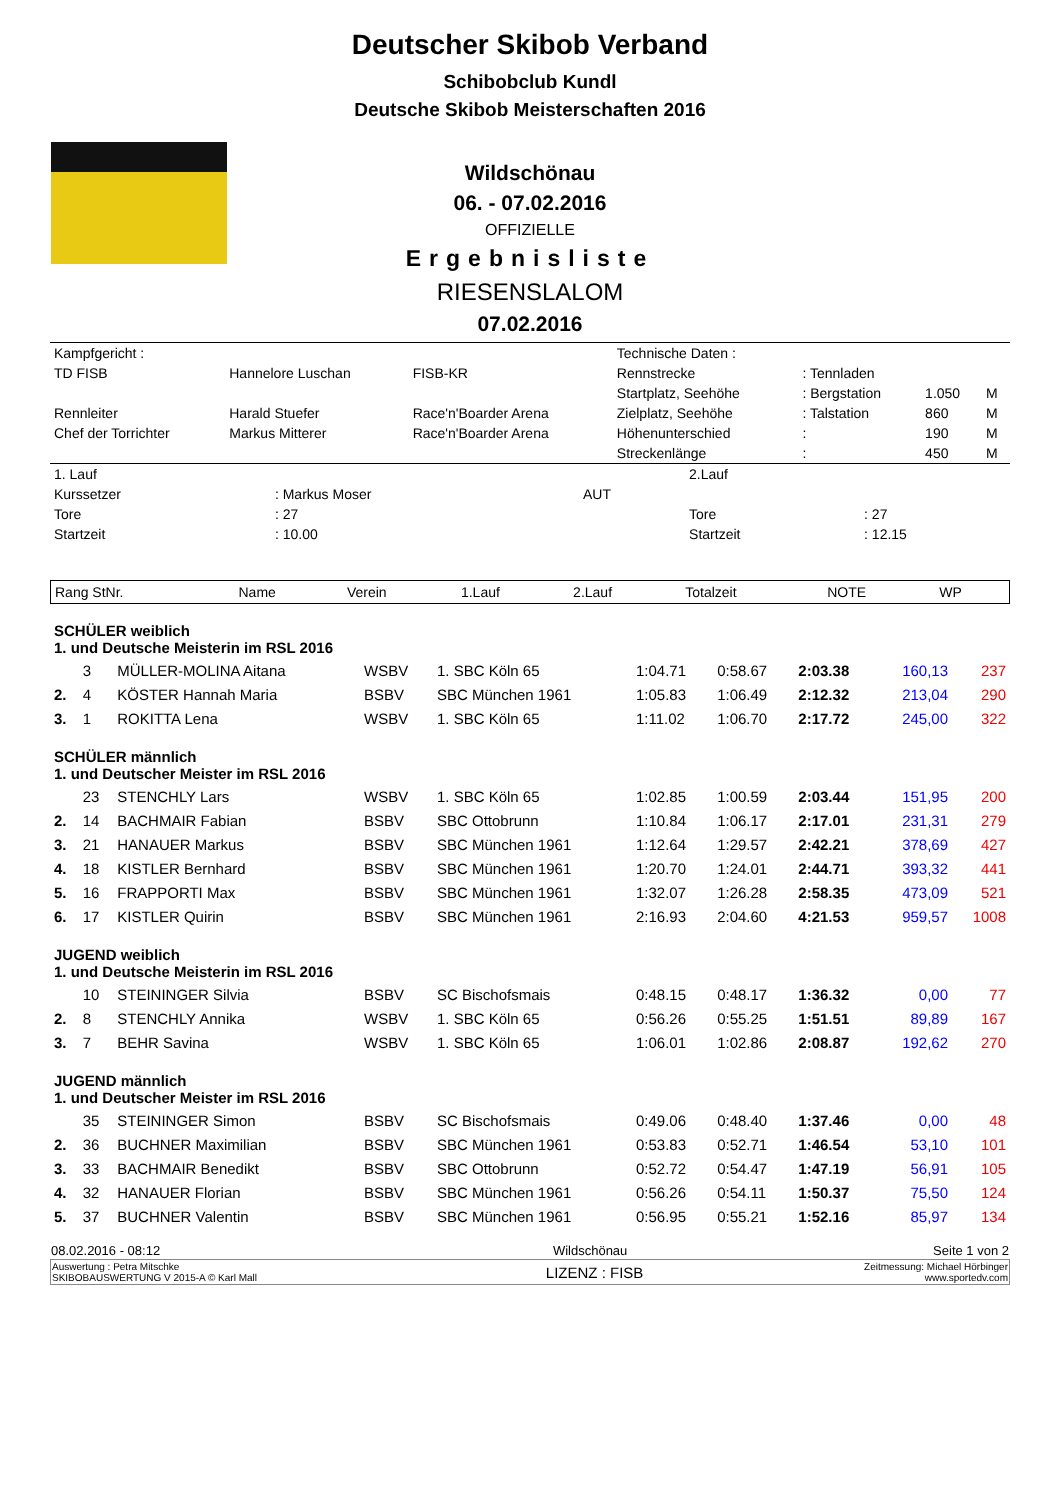Deutscher Skibob Verband
Schibobclub Kundl
Deutsche Skibob Meisterschaften 2016
Wildschönau
06. - 07.02.2016
OFFIZIELLE
Ergebnisliste
RIESENSLALOM
07.02.2016
| Kampfgericht : | | | Technische Daten : | | | |
| TD FISB | Hannelore Luschan | FISB-KR | Rennstrecke | : Tennladen | | |
| | | | Startplatz, Seehöhe | : Bergstation | 1.050 | M |
| Rennleiter | Harald Stuefer | Race'n'Boarder Arena | Zielplatz, Seehöhe | : Talstation | 860 | M |
| Chef der Torrichter | Markus Mitterer | Race'n'Boarder Arena | Höhenunterschied | : | 190 | M |
| | | | Streckenlänge | : | 450 | M |
| 1. Lauf | | | 2.Lauf | |
| Kurssetzer | : Markus Moser | AUT | | |
| Tore | : 27 | | Tore | : 27 |
| Startzeit | : 10.00 | | Startzeit | : 12.15 |
| Rang StNr. | Name | Verein | 1.Lauf | 2.Lauf | Totalzeit | NOTE | WP |
| --- | --- | --- | --- | --- | --- | --- | --- |
| SCHÜLER weiblich 1. und Deutsche Meisterin im RSL 2016 | | | | | | | | | |
| | 3 | MÜLLER-MOLINA Aitana | WSBV | 1. SBC Köln 65 | 1:04.71 | 0:58.67 | 2:03.38 | 160,13 | 237 |
| 2. | 4 | KÖSTER Hannah Maria | BSBV | SBC München 1961 | 1:05.83 | 1:06.49 | 2:12.32 | 213,04 | 290 |
| 3. | 1 | ROKITTA Lena | WSBV | 1. SBC Köln 65 | 1:11.02 | 1:06.70 | 2:17.72 | 245,00 | 322 |
| SCHÜLER männlich 1. und Deutscher Meister im RSL 2016 | | | | | | | | | |
| | 23 | STENCHLY Lars | WSBV | 1. SBC Köln 65 | 1:02.85 | 1:00.59 | 2:03.44 | 151,95 | 200 |
| 2. | 14 | BACHMAIR Fabian | BSBV | SBC Ottobrunn | 1:10.84 | 1:06.17 | 2:17.01 | 231,31 | 279 |
| 3. | 21 | HANAUER Markus | BSBV | SBC München 1961 | 1:12.64 | 1:29.57 | 2:42.21 | 378,69 | 427 |
| 4. | 18 | KISTLER Bernhard | BSBV | SBC München 1961 | 1:20.70 | 1:24.01 | 2:44.71 | 393,32 | 441 |
| 5. | 16 | FRAPPORTI Max | BSBV | SBC München 1961 | 1:32.07 | 1:26.28 | 2:58.35 | 473,09 | 521 |
| 6. | 17 | KISTLER Quirin | BSBV | SBC München 1961 | 2:16.93 | 2:04.60 | 4:21.53 | 959,57 | 1008 |
| JUGEND weiblich 1. und Deutsche Meisterin im RSL 2016 | | | | | | | | | |
| | 10 | STEININGER Silvia | BSBV | SC Bischofsmais | 0:48.15 | 0:48.17 | 1:36.32 | 0,00 | 77 |
| 2. | 8 | STENCHLY Annika | WSBV | 1. SBC Köln 65 | 0:56.26 | 0:55.25 | 1:51.51 | 89,89 | 167 |
| 3. | 7 | BEHR Savina | WSBV | 1. SBC Köln 65 | 1:06.01 | 1:02.86 | 2:08.87 | 192,62 | 270 |
| JUGEND männlich 1. und Deutscher Meister im RSL 2016 | | | | | | | | | |
| | 35 | STEININGER Simon | BSBV | SC Bischofsmais | 0:49.06 | 0:48.40 | 1:37.46 | 0,00 | 48 |
| 2. | 36 | BUCHNER Maximilian | BSBV | SBC München 1961 | 0:53.83 | 0:52.71 | 1:46.54 | 53,10 | 101 |
| 3. | 33 | BACHMAIR Benedikt | BSBV | SBC Ottobrunn | 0:52.72 | 0:54.47 | 1:47.19 | 56,91 | 105 |
| 4. | 32 | HANAUER Florian | BSBV | SBC München 1961 | 0:56.26 | 0:54.11 | 1:50.37 | 75,50 | 124 |
| 5. | 37 | BUCHNER Valentin | BSBV | SBC München 1961 | 0:56.95 | 0:55.21 | 1:52.16 | 85,97 | 134 |
| 08.02.2016 - 08:12 | Wildschönau | Seite 1 von 2 |
| Auswertung : Petra Mitschke SKIBOBAUSWERTUNG V 2015-A © Karl Mall | LIZENZ : FISB | Zeitmessung: Michael Hörbinger www.sportedv.com |